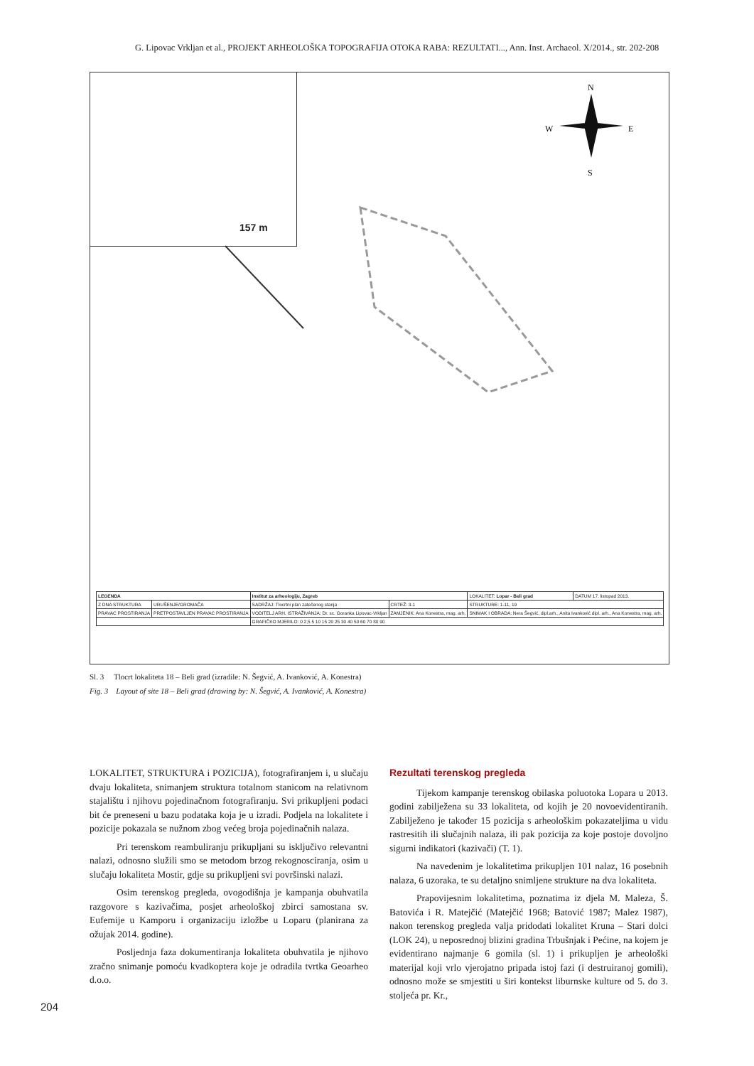G. Lipovac Vrkljan et al., PROJEKT ARHEOLOŠKA TOPOGRAFIJA OTOKA RABA: REZULTATI..., Ann. Inst. Archaeol. X/2014., str. 202-208
157 m
N
W
E
S
| LEGENDA | | Institut za arheologiju, Zagreb | | LOKALITET: Lopar - Beli grad | DATUM 17. listopad 2013. |
| Z DNA STRUKTURA | URUŠENJE/GROMAČA | SADRŽAJ: Tlocrtni plan zatečenog stanja | CRTEŽ: 3-1 | STRUKTURE: 1-11, 19 | |
| PRAVAC PROSTIRANJA | PRETPOSTAVLJEN PRAVAC PROSTIRANJA | VODITELJ ARH. ISTRAŽIVANJA: Dr. sc. Goranka Lipovac-Vrkljan | ZAMJENIK: Ana Konestra, mag. arh. | SNIMAK I OBRADA: Nera Šegvić, dipl.arh., Anita Ivanković dipl. arh., Ana Konestra, mag. arh. | |
| | | GRAFIČKO MJERILO: 0 2,5 5 10 15 20 25 30 40 50 60 70 80 90 | | | |
Sl. 3 Tlocrt lokaliteta 18 – Beli grad (izradile: N. Šegvić, A. Ivanković, A. Konestra)
Fig. 3 Layout of site 18 – Beli grad (drawing by: N. Šegvić, A. Ivanković, A. Konestra)
LOKALITET, STRUKTURA i POZICIJA), fotografiranjem i, u slučaju dvaju lokaliteta, snimanjem struktura totalnom stanicom na relativnom stajalištu i njihovu pojedinačnom fotografiranju. Svi prikupljeni podaci bit će preneseni u bazu podataka koja je u izradi. Podjela na lokalitete i pozicije pokazala se nužnom zbog većeg broja pojedinačnih nalaza.
Pri terenskom reambuliranju prikupljani su isključivo relevantni nalazi, odnosno služili smo se metodom brzog rekognosciranja, osim u slučaju lokaliteta Mostir, gdje su prikupljeni svi površinski nalazi.
Osim terenskog pregleda, ovogodišnja je kampanja obuhvatila razgovore s kazivačima, posjet arheološkoj zbirci samostana sv. Eufemije u Kamporu i organizaciju izložbe u Loparu (planirana za ožujak 2014. godine).
Posljednja faza dokumentiranja lokaliteta obuhvatila je njihovo zračno snimanje pomoću kvadkoptera koje je odradila tvrtka Geoarheo d.o.o.
Rezultati terenskog pregleda
Tijekom kampanje terenskog obilaska poluotoka Lopara u 2013. godini zabilježena su 33 lokaliteta, od kojih je 20 novoevidentiranih. Zabilježeno je također 15 pozicija s arheološkim pokazateljima u vidu rastresitih ili slučajnih nalaza, ili pak pozicija za koje postoje dovoljno sigurni indikatori (kazivači) (T. 1).
Na navedenim je lokalitetima prikupljen 101 nalaz, 16 posebnih nalaza, 6 uzoraka, te su detaljno snimljene strukture na dva lokaliteta.
Prapovijesnim lokalitetima, poznatima iz djela M. Maleza, Š. Batovića i R. Matejčić (Matejčić 1968; Batović 1987; Malez 1987), nakon terenskog pregleda valja pridodati lokalitet Kruna – Stari dolci (LOK 24), u neposrednoj blizini gradina Trbušnjak i Pećine, na kojem je evidentirano najmanje 6 gomila (sl. 1) i prikupljen je arheološki materijal koji vrlo vjerojatno pripada istoj fazi (i destruiranoj gomili), odnosno može se smjestiti u širi kontekst liburnske kulture od 5. do 3. stoljeća pr. Kr.,
204